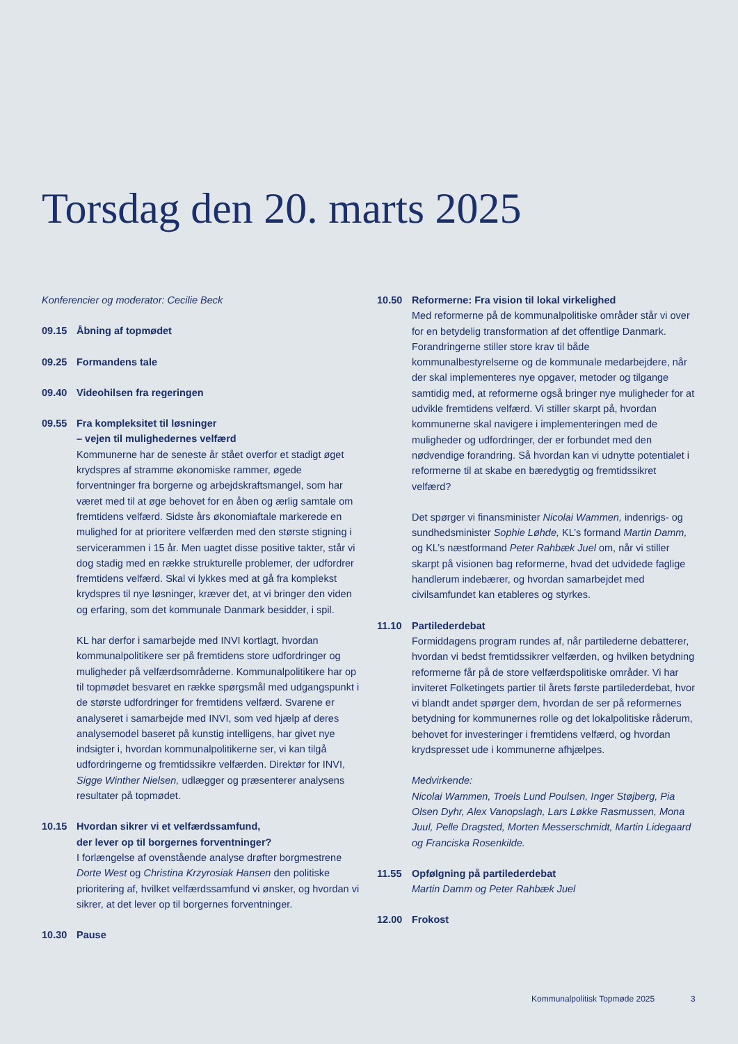Torsdag den 20. marts 2025
Konferencier og moderator: Cecilie Beck
09.15 Åbning af topmødet
09.25 Formandens tale
09.40 Videohilsen fra regeringen
09.55 Fra kompleksitet til løsninger
– vejen til mulighedernes velfærd
Kommunerne har de seneste år stået overfor et stadigt øget krydspres af stramme økonomiske rammer, øgede forventninger fra borgerne og arbejdskraftsmangel, som har været med til at øge behovet for en åben og ærlig samtale om fremtidens velfærd. Sidste års økonomiaftale markerede en mulighed for at prioritere velfærden med den største stigning i servicerammen i 15 år. Men uagtet disse positive takter, står vi dog stadig med en række strukturelle problemer, der udfordrer fremtidens velfærd. Skal vi lykkes med at gå fra komplekst krydspres til nye løsninger, kræver det, at vi bringer den viden og erfaring, som det kommunale Danmark besidder, i spil.
KL har derfor i samarbejde med INVI kortlagt, hvordan kommunalpolitikere ser på fremtidens store udfordringer og muligheder på velfærdsområderne. Kommunalpolitikere har op til topmødet besvaret en række spørgsmål med udgangspunkt i de største udfordringer for fremtidens velfærd. Svarene er analyseret i samarbejde med INVI, som ved hjælp af deres analysemodel baseret på kunstig intelligens, har givet nye indsigter i, hvordan kommunalpolitikerne ser, vi kan tilgå udfordringerne og fremtidssikre velfærden. Direktør for INVI, Sigge Winther Nielsen, udlægger og præsenterer analysens resultater på topmødet.
10.15 Hvordan sikrer vi et velfærdssamfund,
der lever op til borgernes forventninger?
I forlængelse af ovenstående analyse drøfter borgmestrene Dorte West og Christina Krzyrosiak Hansen den politiske prioritering af, hvilket velfærdssamfund vi ønsker, og hvordan vi sikrer, at det lever op til borgernes forventninger.
10.30 Pause
10.50 Reformerne: Fra vision til lokal virkelighed
Med reformerne på de kommunalpolitiske områder står vi over for en betydelig transformation af det offentlige Danmark. Forandringerne stiller store krav til både kommunalbestyrelserne og de kommunale medarbejdere, når der skal implementeres nye opgaver, metoder og tilgange samtidig med, at reformerne også bringer nye muligheder for at udvikle fremtidens velfærd. Vi stiller skarpt på, hvordan kommunerne skal navigere i implementeringen med de muligheder og udfordringer, der er forbundet med den nødvendige forandring. Så hvordan kan vi udnytte potentialet i reformerne til at skabe en bæredygtig og fremtidssikret velfærd?
Det spørger vi finansminister Nicolai Wammen, indenrigs- og sundhedsminister Sophie Løhde, KL’s formand Martin Damm, og KL’s næstformand Peter Rahbæk Juel om, når vi stiller skarpt på visionen bag reformerne, hvad det udvidede faglige handlerum indebærer, og hvordan samarbejdet med civilsamfundet kan etableres og styrkes.
11.10 Partilederdebat
Formiddagens program rundes af, når partilederne debatterer, hvordan vi bedst fremtidssikrer velfærden, og hvilken betydning reformerne får på de store velfærdspolitiske områder. Vi har inviteret Folketingets partier til årets første partilederdebat, hvor vi blandt andet spørger dem, hvordan de ser på reformernes betydning for kommunernes rolle og det lokalpolitiske råderum, behovet for investeringer i fremtidens velfærd, og hvordan krydspresset ude i kommunerne afhjælpes.
Medvirkende:
Nicolai Wammen, Troels Lund Poulsen, Inger Støjberg, Pia Olsen Dyhr, Alex Vanopslagh, Lars Løkke Rasmussen, Mona Juul, Pelle Dragsted, Morten Messerschmidt, Martin Lidegaard og Franciska Rosenkilde.
11.55 Opfølgning på partilederdebat
Martin Damm og Peter Rahbæk Juel
12.00 Frokost
Kommunalpolitisk Topmøde 2025 3